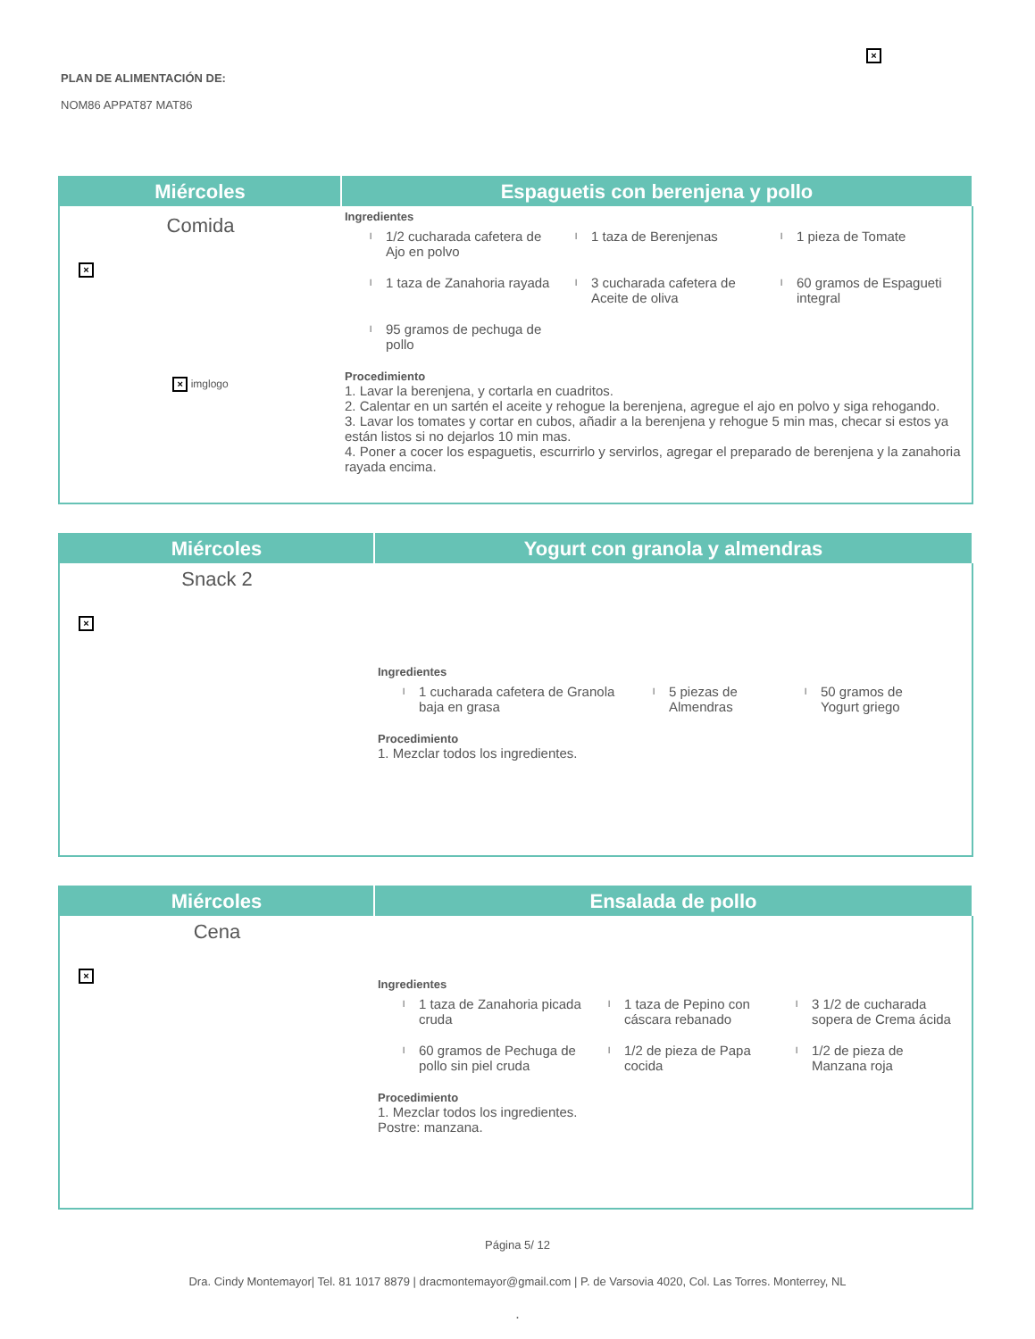×
PLAN DE ALIMENTACIÓN DE:
NOM86 APPAT87 MAT86
| Miércoles | Espaguetis con berenjena y pollo |
| --- | --- |
| Comida × × imglogo | Ingredientes 1/2 cucharada cafetera de Ajo en polvo 1 taza de Berenjenas 1 pieza de Tomate 1 taza de Zanahoria rayada 3 cucharada cafetera de Aceite de oliva 60 gramos de Espagueti integral 95 gramos de pechuga de pollo Procedimiento 1. Lavar la berenjena, y cortarla en cuadritos. 2. Calentar en un sartén el aceite y rehogue la berenjena, agregue el ajo en polvo y siga rehogando. 3. Lavar los tomates y cortar en cubos, añadir a la berenjena y rehogue 5 min mas, checar si estos ya están listos si no dejarlos 10 min mas. 4. Poner a cocer los espaguetis, escurrirlo y servirlos, agregar el preparado de berenjena y la zanahoria rayada encima. |
| Miércoles | Yogurt con granola y almendras |
| --- | --- |
| Snack 2 × | Ingredientes 1 cucharada cafetera de Granola baja en grasa 5 piezas de Almendras 50 gramos de Yogurt griego Procedimiento 1. Mezclar todos los ingredientes. |
| Miércoles | Ensalada de pollo |
| --- | --- |
| Cena × | Ingredientes 1 taza de Zanahoria picada cruda 1 taza de Pepino con cáscara rebanado 3 1/2 de cucharada sopera de Crema ácida 60 gramos de Pechuga de pollo sin piel cruda 1/2 de pieza de Papa cocida 1/2 de pieza de Manzana roja Procedimiento 1. Mezclar todos los ingredientes. Postre: manzana. |
Página 5/ 12
Dra. Cindy Montemayor| Tel. 81 1017 8879 | dracmontemayor@gmail.com | P. de Varsovia 4020, Col. Las Torres. Monterrey, NL
.